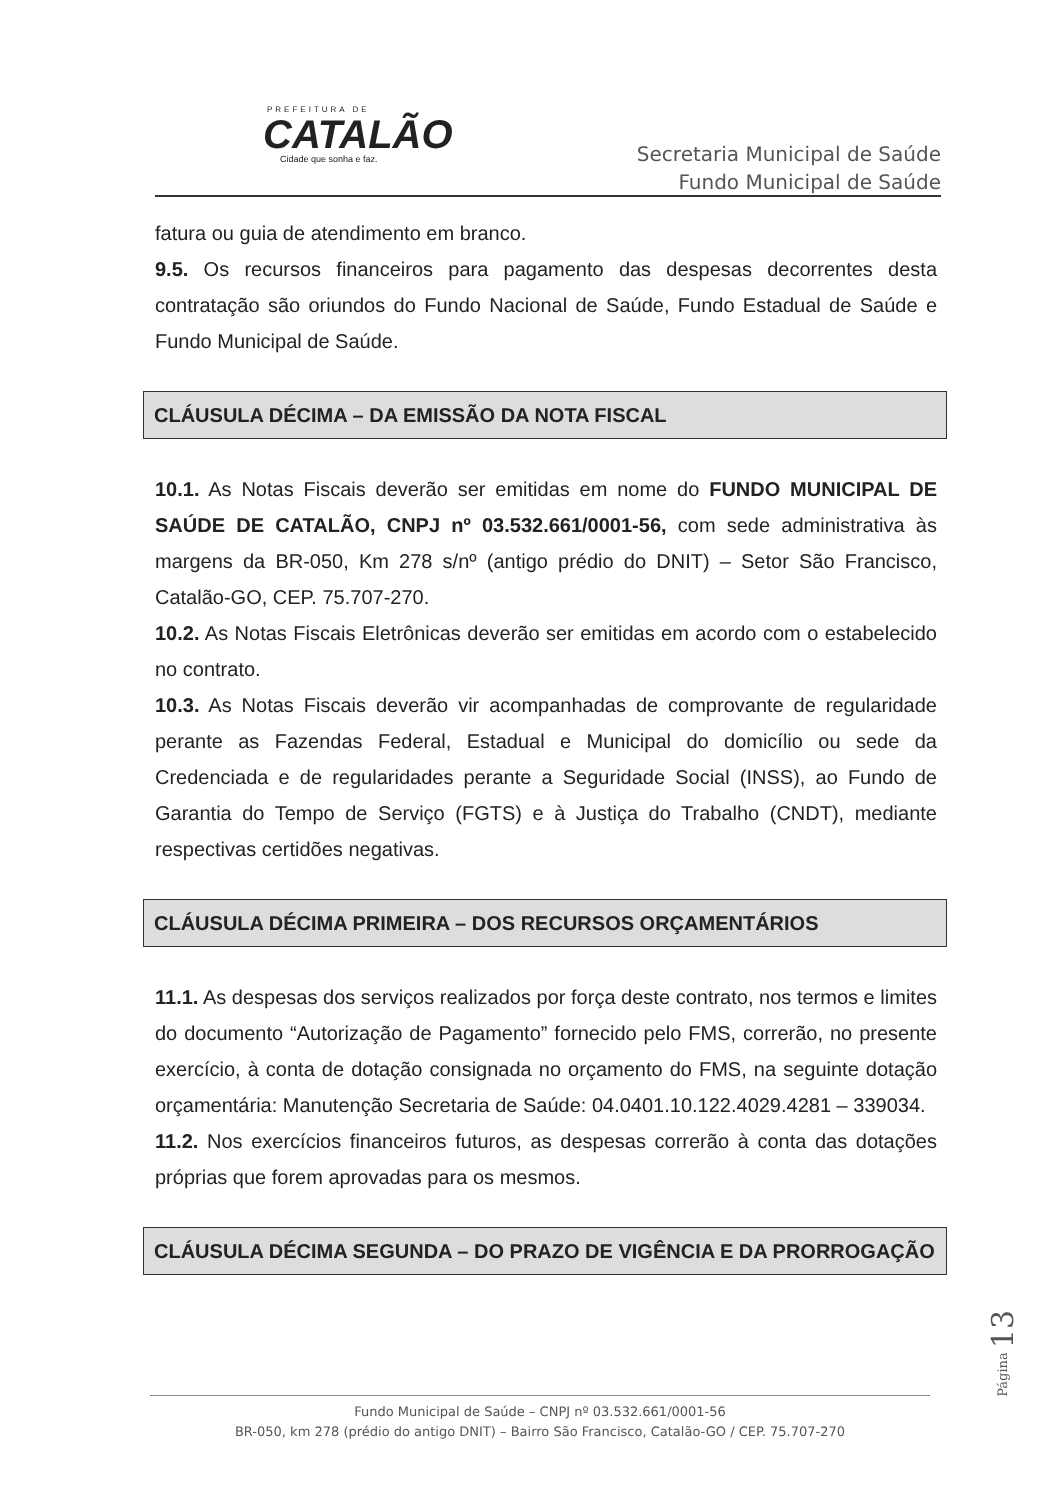PREFEITURA DE
CATALÃO
Cidade que sonha e faz.
Secretaria Municipal de Saúde
Fundo Municipal de Saúde
fatura ou guia de atendimento em branco.
9.5. Os recursos financeiros para pagamento das despesas decorrentes desta contratação são oriundos do Fundo Nacional de Saúde, Fundo Estadual de Saúde e Fundo Municipal de Saúde.
CLÁUSULA DÉCIMA – DA EMISSÃO DA NOTA FISCAL
10.1. As Notas Fiscais deverão ser emitidas em nome do FUNDO MUNICIPAL DE SAÚDE DE CATALÃO, CNPJ nº 03.532.661/0001-56, com sede administrativa às margens da BR-050, Km 278 s/nº (antigo prédio do DNIT) – Setor São Francisco, Catalão-GO, CEP. 75.707-270.
10.2. As Notas Fiscais Eletrônicas deverão ser emitidas em acordo com o estabelecido no contrato.
10.3. As Notas Fiscais deverão vir acompanhadas de comprovante de regularidade perante as Fazendas Federal, Estadual e Municipal do domicílio ou sede da Credenciada e de regularidades perante a Seguridade Social (INSS), ao Fundo de Garantia do Tempo de Serviço (FGTS) e à Justiça do Trabalho (CNDT), mediante respectivas certidões negativas.
CLÁUSULA DÉCIMA PRIMEIRA – DOS RECURSOS ORÇAMENTÁRIOS
11.1. As despesas dos serviços realizados por força deste contrato, nos termos e limites do documento “Autorização de Pagamento” fornecido pelo FMS, correrão, no presente exercício, à conta de dotação consignada no orçamento do FMS, na seguinte dotação orçamentária: Manutenção Secretaria de Saúde: 04.0401.10.122.4029.4281 – 339034.
11.2. Nos exercícios financeiros futuros, as despesas correrão à conta das dotações próprias que forem aprovadas para os mesmos.
CLÁUSULA DÉCIMA SEGUNDA – DO PRAZO DE VIGÊNCIA E DA PRORROGAÇÃO
Página 13
Fundo Municipal de Saúde – CNPJ nº 03.532.661/0001-56
BR-050, km 278 (prédio do antigo DNIT) – Bairro São Francisco, Catalão-GO / CEP. 75.707-270